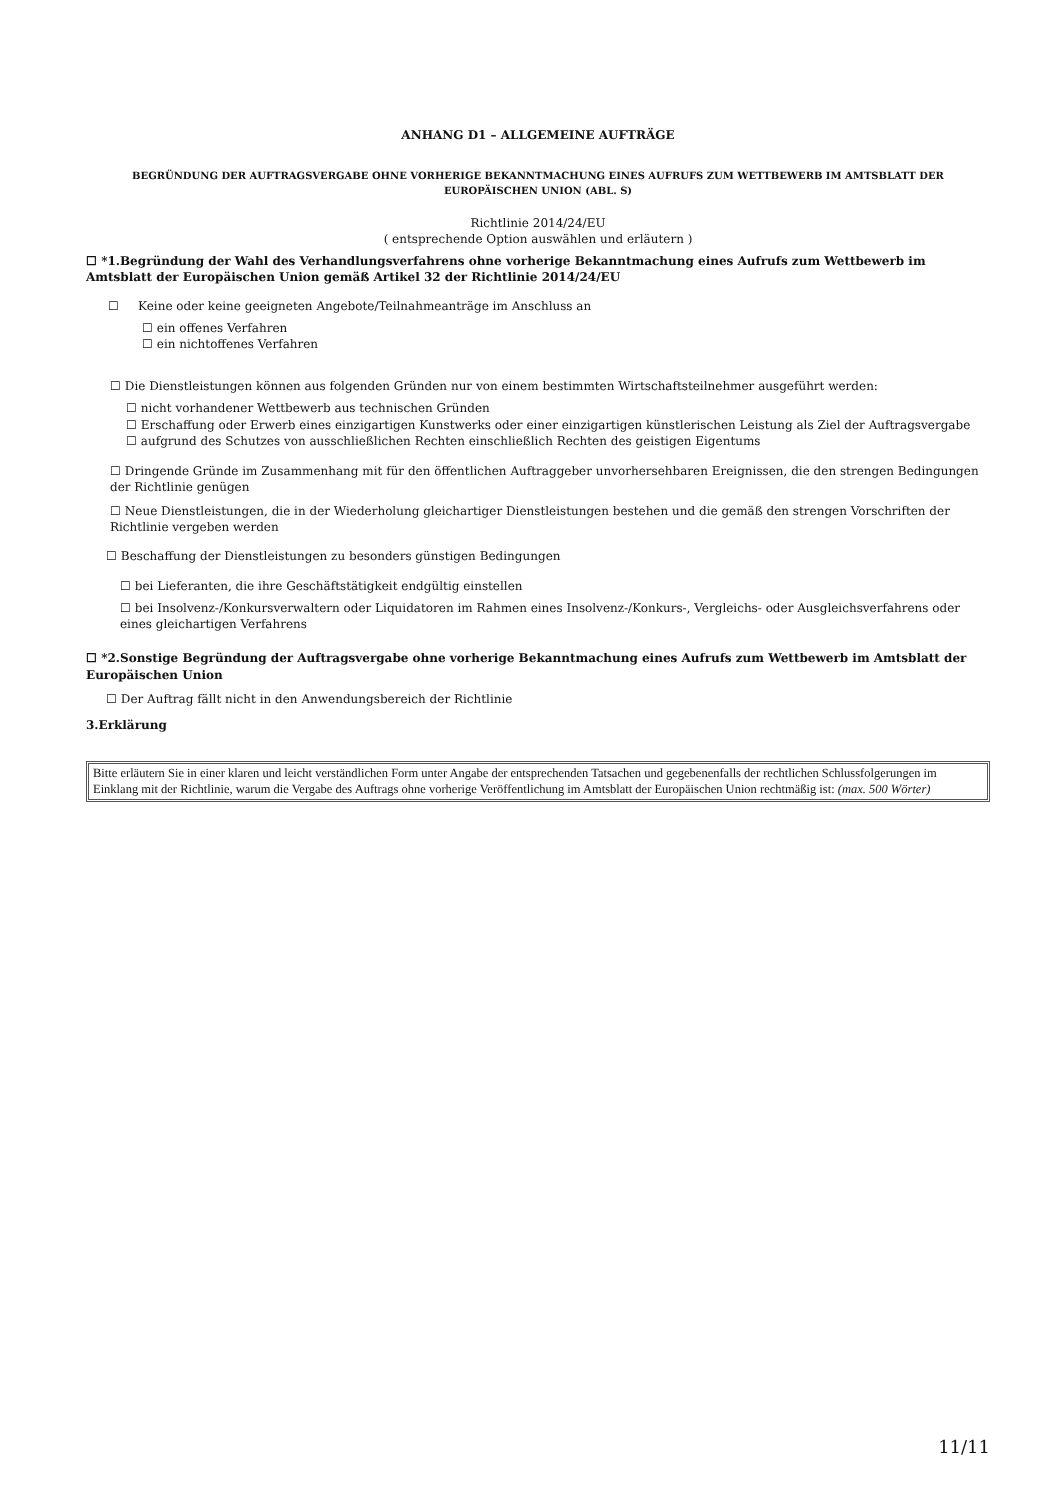ANHANG D1 – ALLGEMEINE AUFTRÄGE
BEGRÜNDUNG DER AUFTRAGSVERGABE OHNE VORHERIGE BEKANNTMACHUNG EINES AUFRUFS ZUM WETTBEWERB IM AMTSBLATT DER EUROPÄISCHEN UNION (ABL. S)
Richtlinie 2014/24/EU
( entsprechende Option auswählen und erläutern )
☐ *1.Begründung der Wahl des Verhandlungsverfahrens ohne vorherige Bekanntmachung eines Aufrufs zum Wettbewerb im Amtsblatt der Europäischen Union gemäß Artikel 32 der Richtlinie 2014/24/EU
☐ Keine oder keine geeigneten Angebote/Teilnahmeanträge im Anschluss an
☐ ein offenes Verfahren
☐ ein nichtoffenes Verfahren
☐ Die Dienstleistungen können aus folgenden Gründen nur von einem bestimmten Wirtschaftsteilnehmer ausgeführt werden:
☐ nicht vorhandener Wettbewerb aus technischen Gründen
☐ Erschaffung oder Erwerb eines einzigartigen Kunstwerks oder einer einzigartigen künstlerischen Leistung als Ziel der Auftragsvergabe
☐ aufgrund des Schutzes von ausschließlichen Rechten einschließlich Rechten des geistigen Eigentums
☐ Dringende Gründe im Zusammenhang mit für den öffentlichen Auftraggeber unvorhersehbaren Ereignissen, die den strengen Bedingungen der Richtlinie genügen
☐ Neue Dienstleistungen, die in der Wiederholung gleichartiger Dienstleistungen bestehen und die gemäß den strengen Vorschriften der Richtlinie vergeben werden
☐ Beschaffung der Dienstleistungen zu besonders günstigen Bedingungen
☐ bei Lieferanten, die ihre Geschäftstätigkeit endgültig einstellen
☐ bei Insolvenz-/Konkursverwaltern oder Liquidatoren im Rahmen eines Insolvenz-/Konkurs-, Vergleichs- oder Ausgleichsverfahrens oder eines gleichartigen Verfahrens
☐ *2.Sonstige Begründung der Auftragsvergabe ohne vorherige Bekanntmachung eines Aufrufs zum Wettbewerb im Amtsblatt der Europäischen Union
☐ Der Auftrag fällt nicht in den Anwendungsbereich der Richtlinie
3.Erklärung
Bitte erläutern Sie in einer klaren und leicht verständlichen Form unter Angabe der entsprechenden Tatsachen und gegebenenfalls der rechtlichen Schlussfolgerungen im Einklang mit der Richtlinie, warum die Vergabe des Auftrags ohne vorherige Veröffentlichung im Amtsblatt der Europäischen Union rechtmäßig ist: (max. 500 Wörter)
11/11